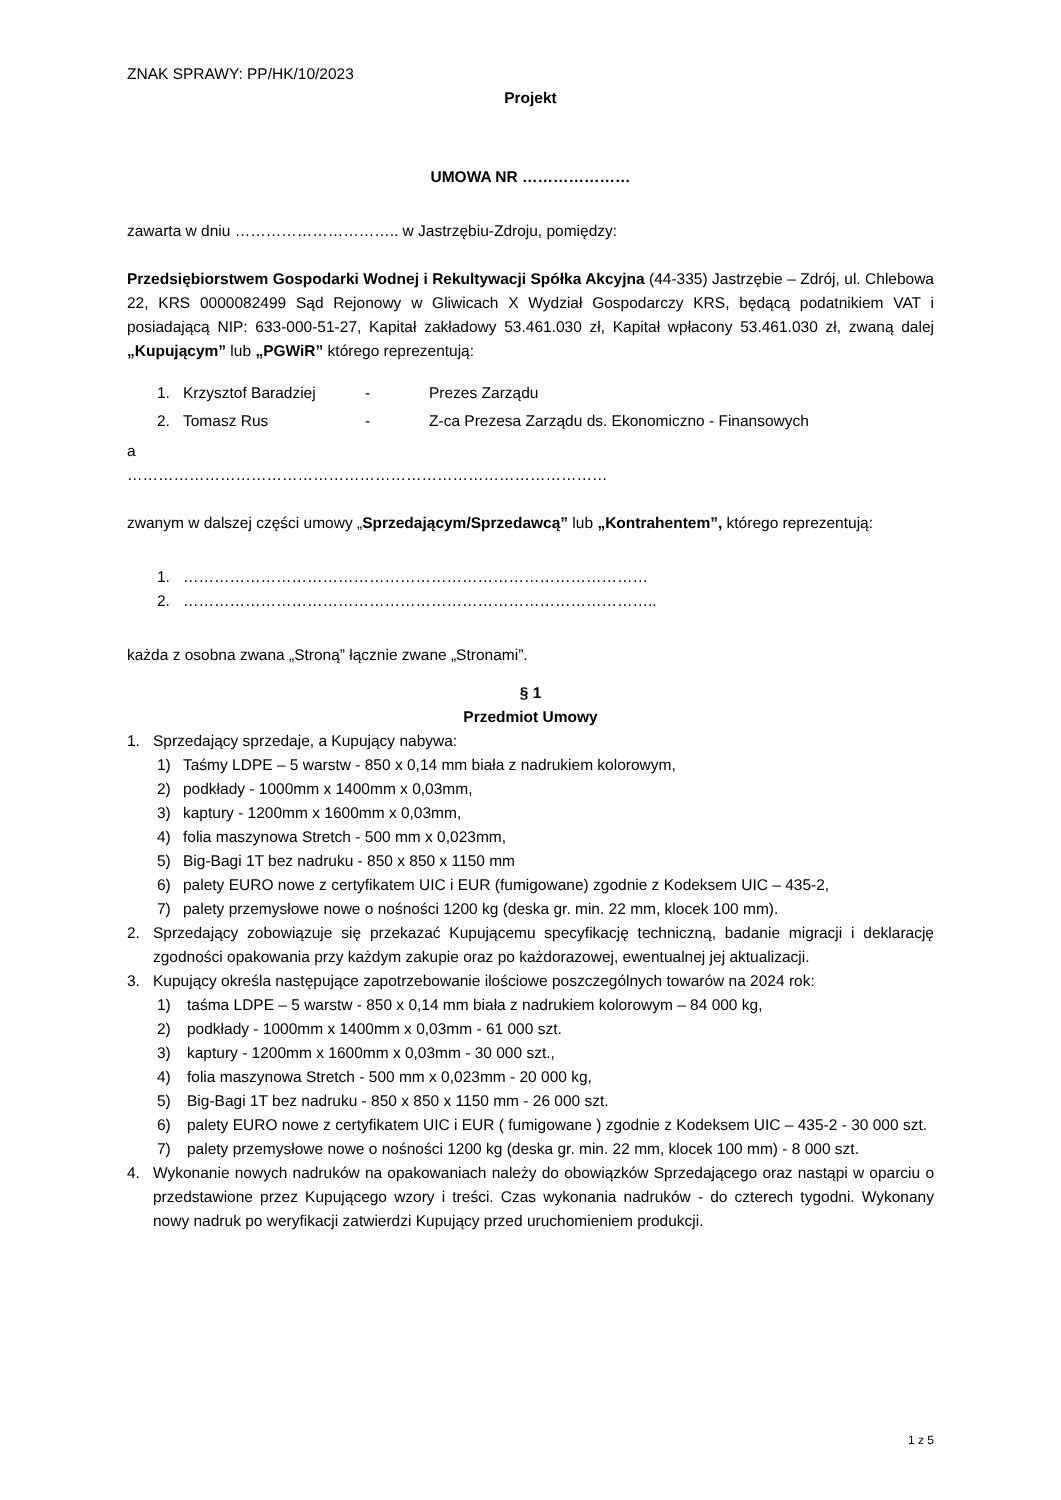ZNAK SPRAWY: PP/HK/10/2023
Projekt
UMOWA NR …………………
zawarta w dniu ………………………….. w Jastrzębiu-Zdroju, pomiędzy:
Przedsiębiorstwem Gospodarki Wodnej i Rekultywacji Spółka Akcyjna (44-335) Jastrzębie – Zdrój, ul. Chlebowa 22, KRS 0000082499 Sąd Rejonowy w Gliwicach X Wydział Gospodarczy KRS, będącą podatnikiem VAT i posiadającą NIP: 633-000-51-27, Kapitał zakładowy 53.461.030 zł, Kapitał wpłacony 53.461.030 zł, zwaną dalej „Kupującym” lub „PGWiR” którego reprezentują:
1. Krzysztof Baradziej - Prezes Zarządu
2. Tomasz Rus - Z-ca Prezesa Zarządu ds. Ekonomiczno - Finansowych
a
…………………………………………………………………………………
zwanym w dalszej części umowy „Sprzedającym/Sprzedawcą” lub „Kontrahentem”, którego reprezentują:
1. ………………………………………………………………………………
2. ………………………………………………………………………………..
każda z osobna zwana „Stroną” łącznie zwane „Stronami”.
§ 1
Przedmiot Umowy
1. Sprzedający sprzedaje, a Kupujący nabywa:
1) Taśmy LDPE – 5 warstw - 850 x 0,14 mm biała z nadrukiem kolorowym,
2) podkłady - 1000mm x 1400mm x 0,03mm,
3) kaptury - 1200mm x 1600mm x 0,03mm,
4) folia maszynowa Stretch - 500 mm x 0,023mm,
5) Big-Bagi 1T bez nadruku - 850 x 850 x 1150 mm
6) palety EURO nowe z certyfikatem UIC i EUR (fumigowane) zgodnie z Kodeksem UIC – 435-2,
7) palety przemysłowe nowe o nośności 1200 kg (deska gr. min. 22 mm, klocek 100 mm).
2. Sprzedający zobowiązuje się przekazać Kupującemu specyfikację techniczną, badanie migracji i deklarację zgodności opakowania przy każdym zakupie oraz po każdorazowej, ewentualnej jej aktualizacji.
3. Kupujący określa następujące zapotrzebowanie ilościowe poszczególnych towarów na 2024 rok:
1) taśma LDPE – 5 warstw - 850 x 0,14 mm biała z nadrukiem kolorowym – 84 000 kg,
2) podkłady - 1000mm x 1400mm x 0,03mm - 61 000 szt.
3) kaptury - 1200mm x 1600mm x 0,03mm - 30 000 szt.,
4) folia maszynowa Stretch - 500 mm x 0,023mm - 20 000 kg,
5) Big-Bagi 1T bez nadruku - 850 x 850 x 1150 mm - 26 000 szt.
6) palety EURO nowe z certyfikatem UIC i EUR ( fumigowane ) zgodnie z Kodeksem UIC – 435-2 - 30 000 szt.
7) palety przemysłowe nowe o nośności 1200 kg (deska gr. min. 22 mm, klocek 100 mm) - 8 000 szt.
4. Wykonanie nowych nadruków na opakowaniach należy do obowiązków Sprzedającego oraz nastąpi w oparciu o przedstawione przez Kupującego wzory i treści. Czas wykonania nadruków - do czterech tygodni. Wykonany nowy nadruk po weryfikacji zatwierdzi Kupujący przed uruchomieniem produkcji.
1 z 5